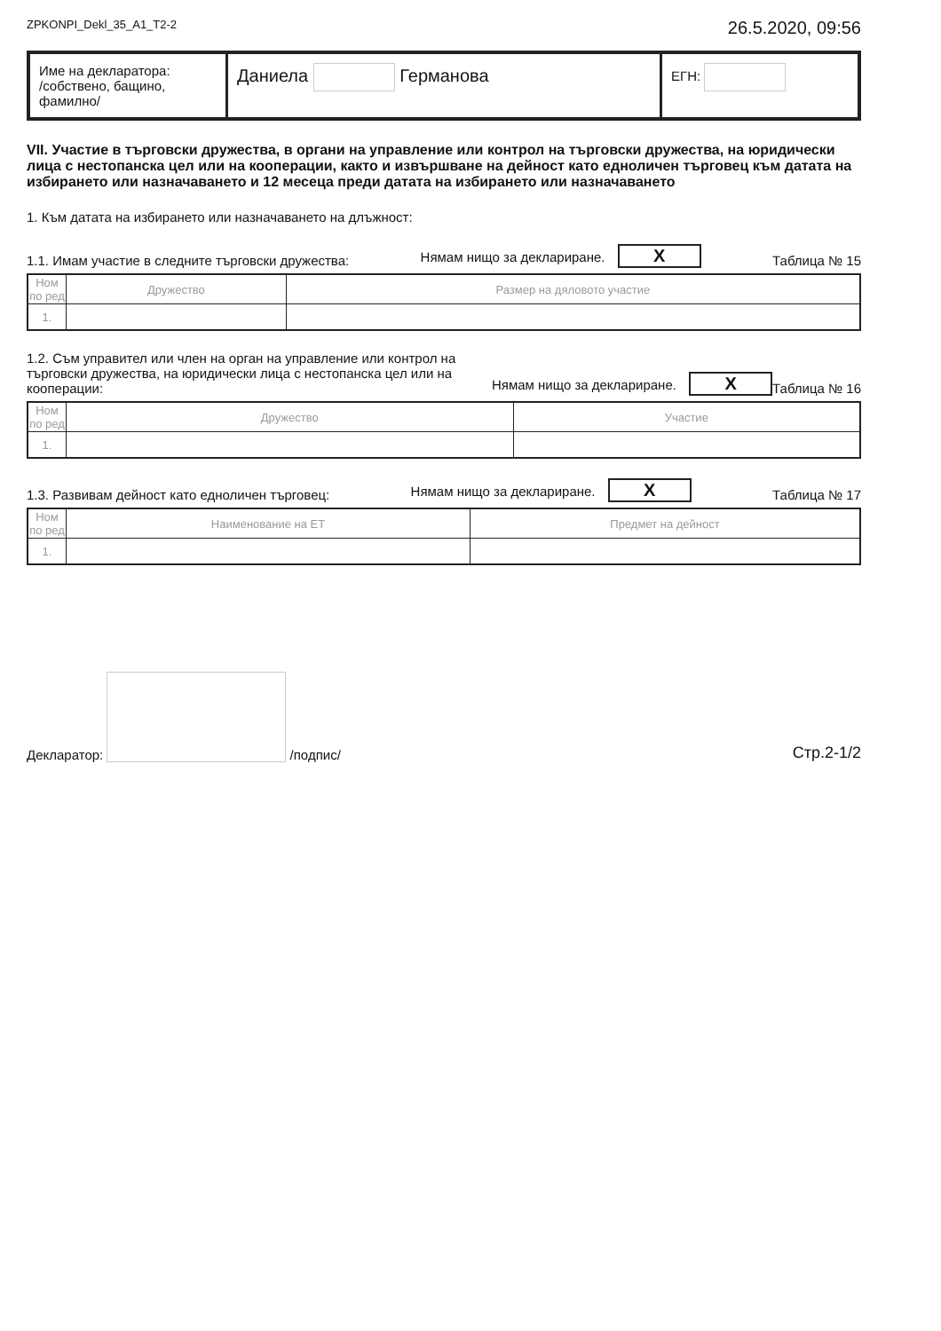ZPKONPI_Dekl_35_A1_T2-2 26.5.2020, 09:56
Име на декларатора:
/собствено, бащино, фамилно/
Даниела Германова
ЕГН:
VII. Участие в търговски дружества, в органи на управление или контрол на търговски дружества, на юридически лица с нестопанска цел или на кооперации, както и извършване на дейност като едноличен търговец към датата на избирането или назначаването и 12 месеца преди датата на избирането или назначаването
1. Към датата на избирането или назначаването на длъжност:
1.1. Имам участие в следните търговски дружества: Нямам нищо за деклариране. X Таблица № 15
| Ном по ред | Дружество | Размер на дяловото участие |
| --- | --- | --- |
| 1. | | |
1.2. Съм управител или член на орган на управление или контрол на търговски дружества, на юридически лица с нестопанска цел или на кооперации: Нямам нищо за деклариране. X Таблица № 16
| Ном по ред | Дружество | Участие |
| --- | --- | --- |
| 1. | | |
1.3. Развивам дейност като едноличен търговец: Нямам нищо за деклариране. X Таблица № 17
| Ном по ред | Наименование на ЕТ | Предмет на дейност |
| --- | --- | --- |
| 1. | | |
Декларатор: /подпис/ Стр.2-1/2